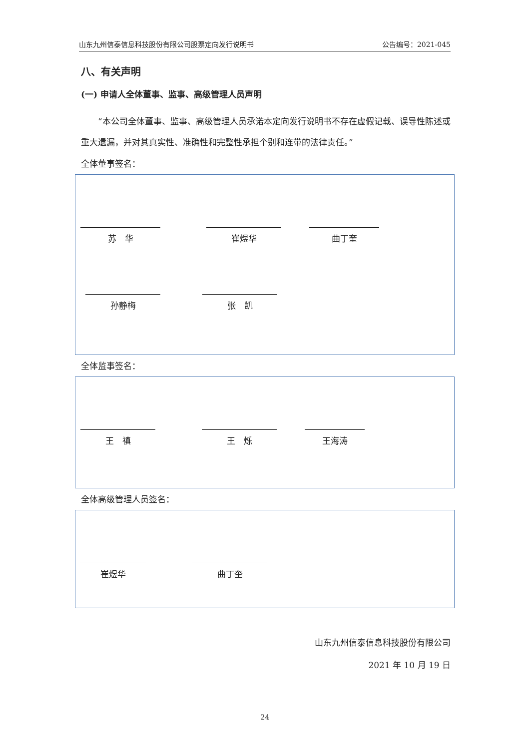山东九州信泰信息科技股份有限公司股票定向发行说明书 公告编号：2021-045
八、有关声明
(一) 申请人全体董事、监事、高级管理人员声明
“本公司全体董事、监事、高级管理人员承诺本定向发行说明书不存在虚假记载、误导性陈述或重大遗漏，并对其真实性、准确性和完整性承担个别和连带的法律责任。”
全体董事签名：
苏　华 崔煜华 曲丁奎
孙静梅 张　凯
全体监事签名：
王　禛 王　烁 王海涛
全体高级管理人员签名：
崔煜华 曲丁奎
山东九州信泰信息科技股份有限公司
2021 年 10 月 19 日
24